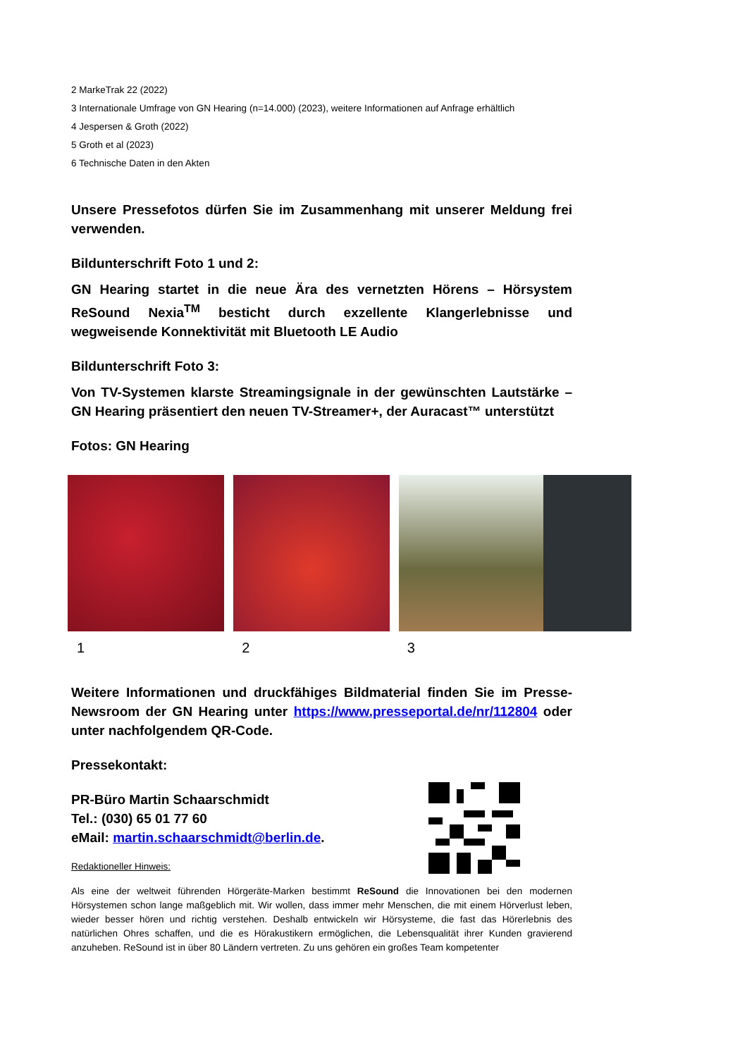2 MarkeTrak 22 (2022)
3 Internationale Umfrage von GN Hearing (n=14.000) (2023), weitere Informationen auf Anfrage erhältlich
4 Jespersen & Groth (2022)
5 Groth et al (2023)
6 Technische Daten in den Akten
Unsere Pressefotos dürfen Sie im Zusammenhang mit unserer Meldung frei verwenden.
Bildunterschrift Foto 1 und 2:
GN Hearing startet in die neue Ära des vernetzten Hörens – Hörsystem ReSound Nexia<sup>TM</sup> besticht durch exzellente Klangerlebnisse und wegweisende Konnektivität mit Bluetooth LE Audio
Bildunterschrift Foto 3:
Von TV-Systemen klarste Streamingsignale in der gewünschten Lautstärke – GN Hearing präsentiert den neuen TV-Streamer+, der Auracast™ unterstützt
Fotos: GN Hearing
1 2 3
Weitere Informationen und druckfähiges Bildmaterial finden Sie im Presse-Newsroom der GN Hearing unter https://www.presseportal.de/nr/112804 oder unter nachfolgendem QR-Code.
Pressekontakt:
PR-Büro Martin Schaarschmidt
Tel.: (030) 65 01 77 60
eMail: martin.schaarschmidt@berlin.de.
Redaktioneller Hinweis:
Als eine der weltweit führenden Hörgeräte-Marken bestimmt ReSound die Innovationen bei den modernen Hörsystemen schon lange maßgeblich mit. Wir wollen, dass immer mehr Menschen, die mit einem Hörverlust leben, wieder besser hören und richtig verstehen. Deshalb entwickeln wir Hörsysteme, die fast das Hörerlebnis des natürlichen Ohres schaffen, und die es Hörakustikern ermöglichen, die Lebensqualität ihrer Kunden gravierend anzuheben. ReSound ist in über 80 Ländern vertreten. Zu uns gehören ein großes Team kompetenter